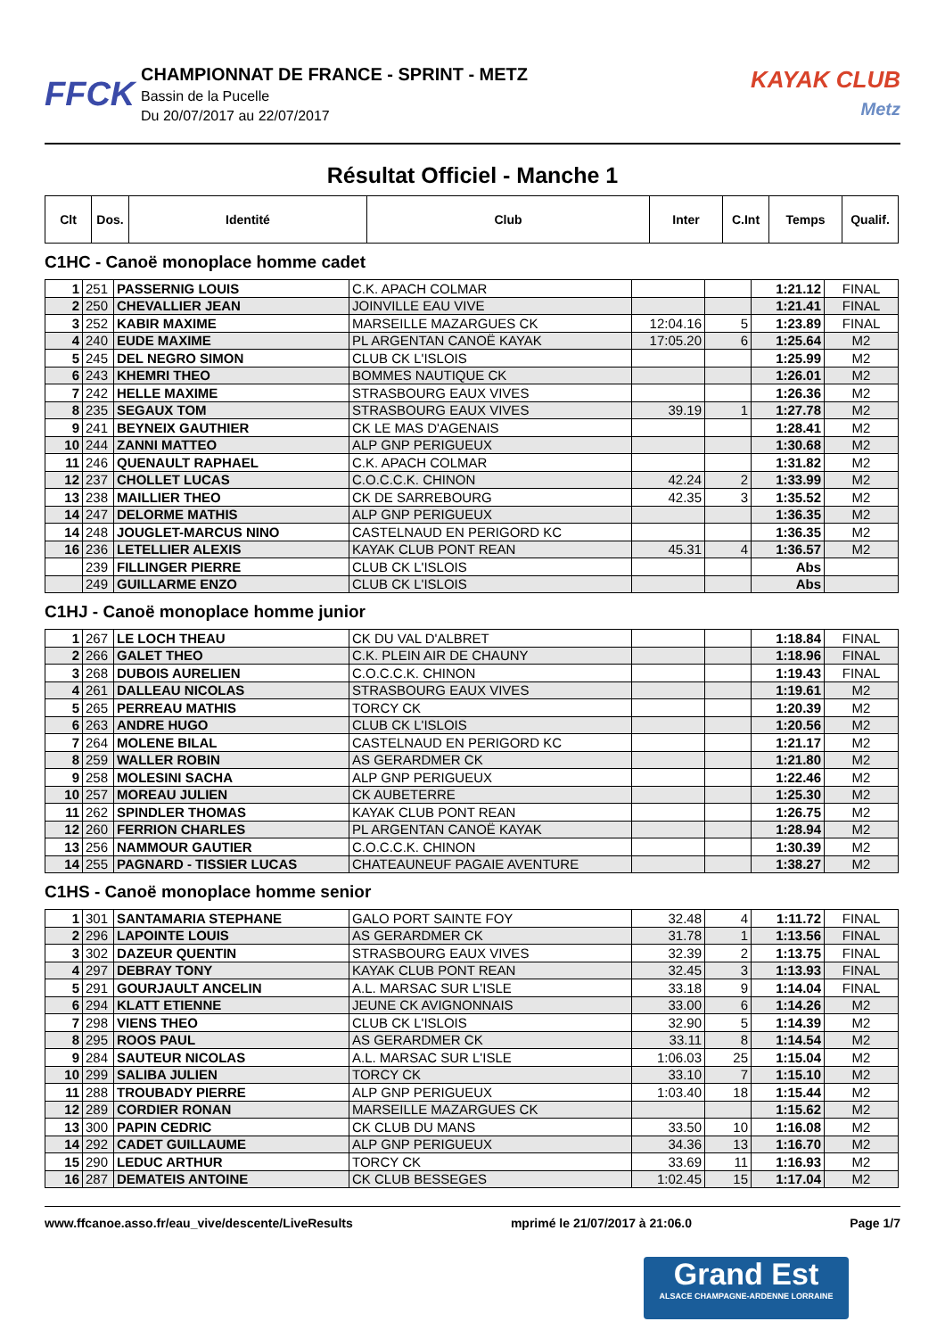FFCK
CHAMPIONNAT DE FRANCE - SPRINT - METZ
Bassin de la Pucelle
Du 20/07/2017 au 22/07/2017
KAYAK CLUB
Metz
Résultat Officiel - Manche 1
| Clt | Dos. | Identité | Club | Inter | C.Int | Temps | Qualif. |
| --- | --- | --- | --- | --- | --- | --- | --- |
C1HC - Canoë monoplace homme cadet
| 1 | 251 | PASSERNIG LOUIS | C.K. APACH COLMAR | | | 1:21.12 | FINAL |
| 2 | 250 | CHEVALLIER JEAN | JOINVILLE EAU VIVE | | | 1:21.41 | FINAL |
| 3 | 252 | KABIR MAXIME | MARSEILLE MAZARGUES CK | 12:04.16 | 5 | 1:23.89 | FINAL |
| 4 | 240 | EUDE MAXIME | PL ARGENTAN CANOË KAYAK | 17:05.20 | 6 | 1:25.64 | M2 |
| 5 | 245 | DEL NEGRO SIMON | CLUB CK L'ISLOIS | | | 1:25.99 | M2 |
| 6 | 243 | KHEMRI THEO | BOMMES NAUTIQUE CK | | | 1:26.01 | M2 |
| 7 | 242 | HELLE MAXIME | STRASBOURG EAUX VIVES | | | 1:26.36 | M2 |
| 8 | 235 | SEGAUX TOM | STRASBOURG EAUX VIVES | 39.19 | 1 | 1:27.78 | M2 |
| 9 | 241 | BEYNEIX GAUTHIER | CK LE MAS D'AGENAIS | | | 1:28.41 | M2 |
| 10 | 244 | ZANNI MATTEO | ALP GNP PERIGUEUX | | | 1:30.68 | M2 |
| 11 | 246 | QUENAULT RAPHAEL | C.K. APACH COLMAR | | | 1:31.82 | M2 |
| 12 | 237 | CHOLLET LUCAS | C.O.C.C.K. CHINON | 42.24 | 2 | 1:33.99 | M2 |
| 13 | 238 | MAILLIER THEO | CK DE SARREBOURG | 42.35 | 3 | 1:35.52 | M2 |
| 14 | 247 | DELORME MATHIS | ALP GNP PERIGUEUX | | | 1:36.35 | M2 |
| 14 | 248 | JOUGLET-MARCUS NINO | CASTELNAUD EN PERIGORD KC | | | 1:36.35 | M2 |
| 16 | 236 | LETELLIER ALEXIS | KAYAK CLUB PONT REAN | 45.31 | 4 | 1:36.57 | M2 |
| | 239 | FILLINGER PIERRE | CLUB CK L'ISLOIS | | | Abs | |
| | 249 | GUILLARME ENZO | CLUB CK L'ISLOIS | | | Abs | |
C1HJ - Canoë monoplace homme junior
| 1 | 267 | LE LOCH THEAU | CK DU VAL D'ALBRET | | | 1:18.84 | FINAL |
| 2 | 266 | GALET THEO | C.K. PLEIN AIR DE CHAUNY | | | 1:18.96 | FINAL |
| 3 | 268 | DUBOIS AURELIEN | C.O.C.C.K. CHINON | | | 1:19.43 | FINAL |
| 4 | 261 | DALLEAU NICOLAS | STRASBOURG EAUX VIVES | | | 1:19.61 | M2 |
| 5 | 265 | PERREAU MATHIS | TORCY CK | | | 1:20.39 | M2 |
| 6 | 263 | ANDRE HUGO | CLUB CK L'ISLOIS | | | 1:20.56 | M2 |
| 7 | 264 | MOLENE BILAL | CASTELNAUD EN PERIGORD KC | | | 1:21.17 | M2 |
| 8 | 259 | WALLER ROBIN | AS GERARDMER CK | | | 1:21.80 | M2 |
| 9 | 258 | MOLESINI SACHA | ALP GNP PERIGUEUX | | | 1:22.46 | M2 |
| 10 | 257 | MOREAU JULIEN | CK AUBETERRE | | | 1:25.30 | M2 |
| 11 | 262 | SPINDLER THOMAS | KAYAK CLUB PONT REAN | | | 1:26.75 | M2 |
| 12 | 260 | FERRION CHARLES | PL ARGENTAN CANOË KAYAK | | | 1:28.94 | M2 |
| 13 | 256 | NAMMOUR GAUTIER | C.O.C.C.K. CHINON | | | 1:30.39 | M2 |
| 14 | 255 | PAGNARD - TISSIER LUCAS | CHATEAUNEUF PAGAIE AVENTURE | | | 1:38.27 | M2 |
C1HS - Canoë monoplace homme senior
| 1 | 301 | SANTAMARIA STEPHANE | GALO PORT SAINTE FOY | 32.48 | 4 | 1:11.72 | FINAL |
| 2 | 296 | LAPOINTE LOUIS | AS GERARDMER CK | 31.78 | 1 | 1:13.56 | FINAL |
| 3 | 302 | DAZEUR QUENTIN | STRASBOURG EAUX VIVES | 32.39 | 2 | 1:13.75 | FINAL |
| 4 | 297 | DEBRAY TONY | KAYAK CLUB PONT REAN | 32.45 | 3 | 1:13.93 | FINAL |
| 5 | 291 | GOURJAULT ANCELIN | A.L. MARSAC SUR L'ISLE | 33.18 | 9 | 1:14.04 | FINAL |
| 6 | 294 | KLATT ETIENNE | JEUNE CK AVIGNONNAIS | 33.00 | 6 | 1:14.26 | M2 |
| 7 | 298 | VIENS THEO | CLUB CK L'ISLOIS | 32.90 | 5 | 1:14.39 | M2 |
| 8 | 295 | ROOS PAUL | AS GERARDMER CK | 33.11 | 8 | 1:14.54 | M2 |
| 9 | 284 | SAUTEUR NICOLAS | A.L. MARSAC SUR L'ISLE | 1:06.03 | 25 | 1:15.04 | M2 |
| 10 | 299 | SALIBA JULIEN | TORCY CK | 33.10 | 7 | 1:15.10 | M2 |
| 11 | 288 | TROUBADY PIERRE | ALP GNP PERIGUEUX | 1:03.40 | 18 | 1:15.44 | M2 |
| 12 | 289 | CORDIER RONAN | MARSEILLE MAZARGUES CK | | | 1:15.62 | M2 |
| 13 | 300 | PAPIN CEDRIC | CK CLUB DU MANS | 33.50 | 10 | 1:16.08 | M2 |
| 14 | 292 | CADET GUILLAUME | ALP GNP PERIGUEUX | 34.36 | 13 | 1:16.70 | M2 |
| 15 | 290 | LEDUC ARTHUR | TORCY CK | 33.69 | 11 | 1:16.93 | M2 |
| 16 | 287 | DEMATEIS ANTOINE | CK CLUB BESSEGES | 1:02.45 | 15 | 1:17.04 | M2 |
www.ffcanoe.asso.fr/eau_vive/descente/LiveResults mprimé le 21/07/2017 à 21:06.0 Page 1/7
Grand Est
ALSACE CHAMPAGNE-ARDENNE LORRAINE